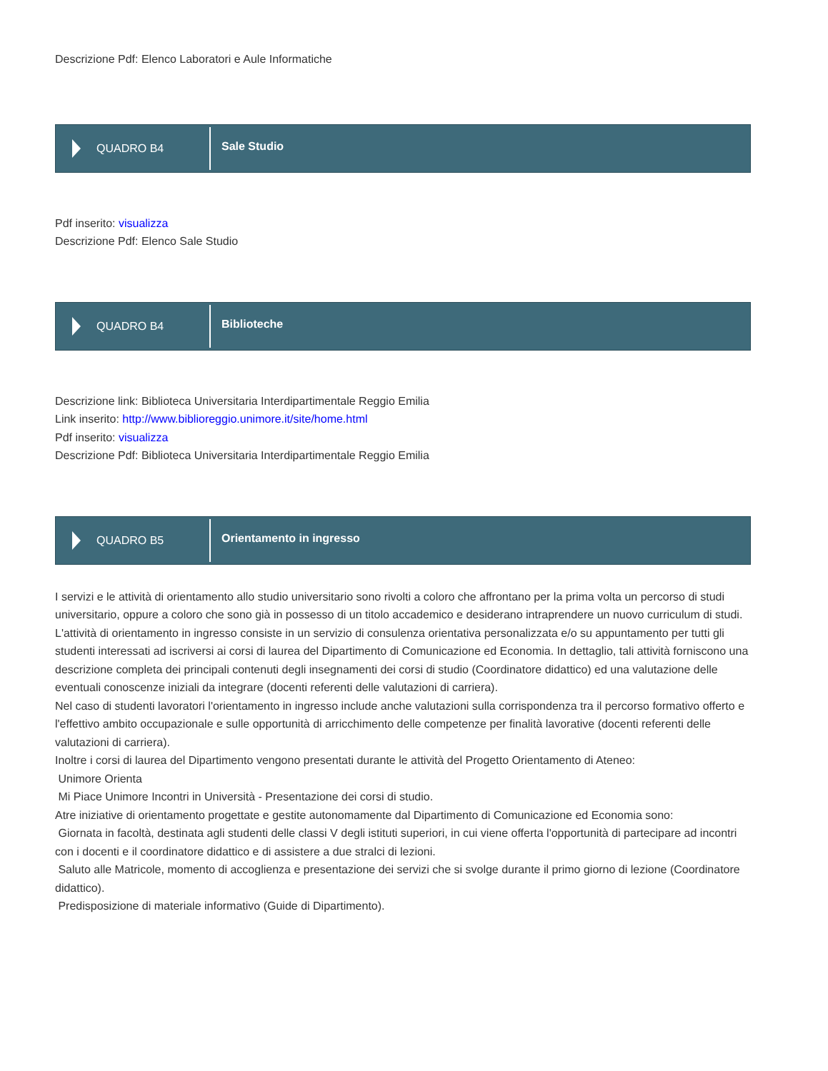Descrizione Pdf: Elenco Laboratori e Aule Informatiche
QUADRO B4
Sale Studio
Pdf inserito: visualizza
Descrizione Pdf: Elenco Sale Studio
QUADRO B4
Biblioteche
Descrizione link: Biblioteca Universitaria Interdipartimentale Reggio Emilia
Link inserito: http://www.biblioreggio.unimore.it/site/home.html
Pdf inserito: visualizza
Descrizione Pdf: Biblioteca Universitaria Interdipartimentale Reggio Emilia
QUADRO B5
Orientamento in ingresso
I servizi e le attività di orientamento allo studio universitario sono rivolti a coloro che affrontano per la prima volta un percorso di studi universitario, oppure a coloro che sono già in possesso di un titolo accademico e desiderano intraprendere un nuovo curriculum di studi. L'attività di orientamento in ingresso consiste in un servizio di consulenza orientativa personalizzata e/o su appuntamento per tutti gli studenti interessati ad iscriversi ai corsi di laurea del Dipartimento di Comunicazione ed Economia. In dettaglio, tali attività forniscono una descrizione completa dei principali contenuti degli insegnamenti dei corsi di studio (Coordinatore didattico) ed una valutazione delle eventuali conoscenze iniziali da integrare (docenti referenti delle valutazioni di carriera).
Nel caso di studenti lavoratori l'orientamento in ingresso include anche valutazioni sulla corrispondenza tra il percorso formativo offerto e l'effettivo ambito occupazionale e sulle opportunità di arricchimento delle competenze per finalità lavorative (docenti referenti delle valutazioni di carriera).
Inoltre i corsi di laurea del Dipartimento vengono presentati durante le attività del Progetto Orientamento di Ateneo:
Unimore Orienta
Mi Piace Unimore Incontri in Università - Presentazione dei corsi di studio.
Atre iniziative di orientamento progettate e gestite autonomamente dal Dipartimento di Comunicazione ed Economia sono:
Giornata in facoltà, destinata agli studenti delle classi V degli istituti superiori, in cui viene offerta l'opportunità di partecipare ad incontri con i docenti e il coordinatore didattico e di assistere a due stralci di lezioni.
Saluto alle Matricole, momento di accoglienza e presentazione dei servizi che si svolge durante il primo giorno di lezione (Coordinatore didattico).
Predisposizione di materiale informativo (Guide di Dipartimento).